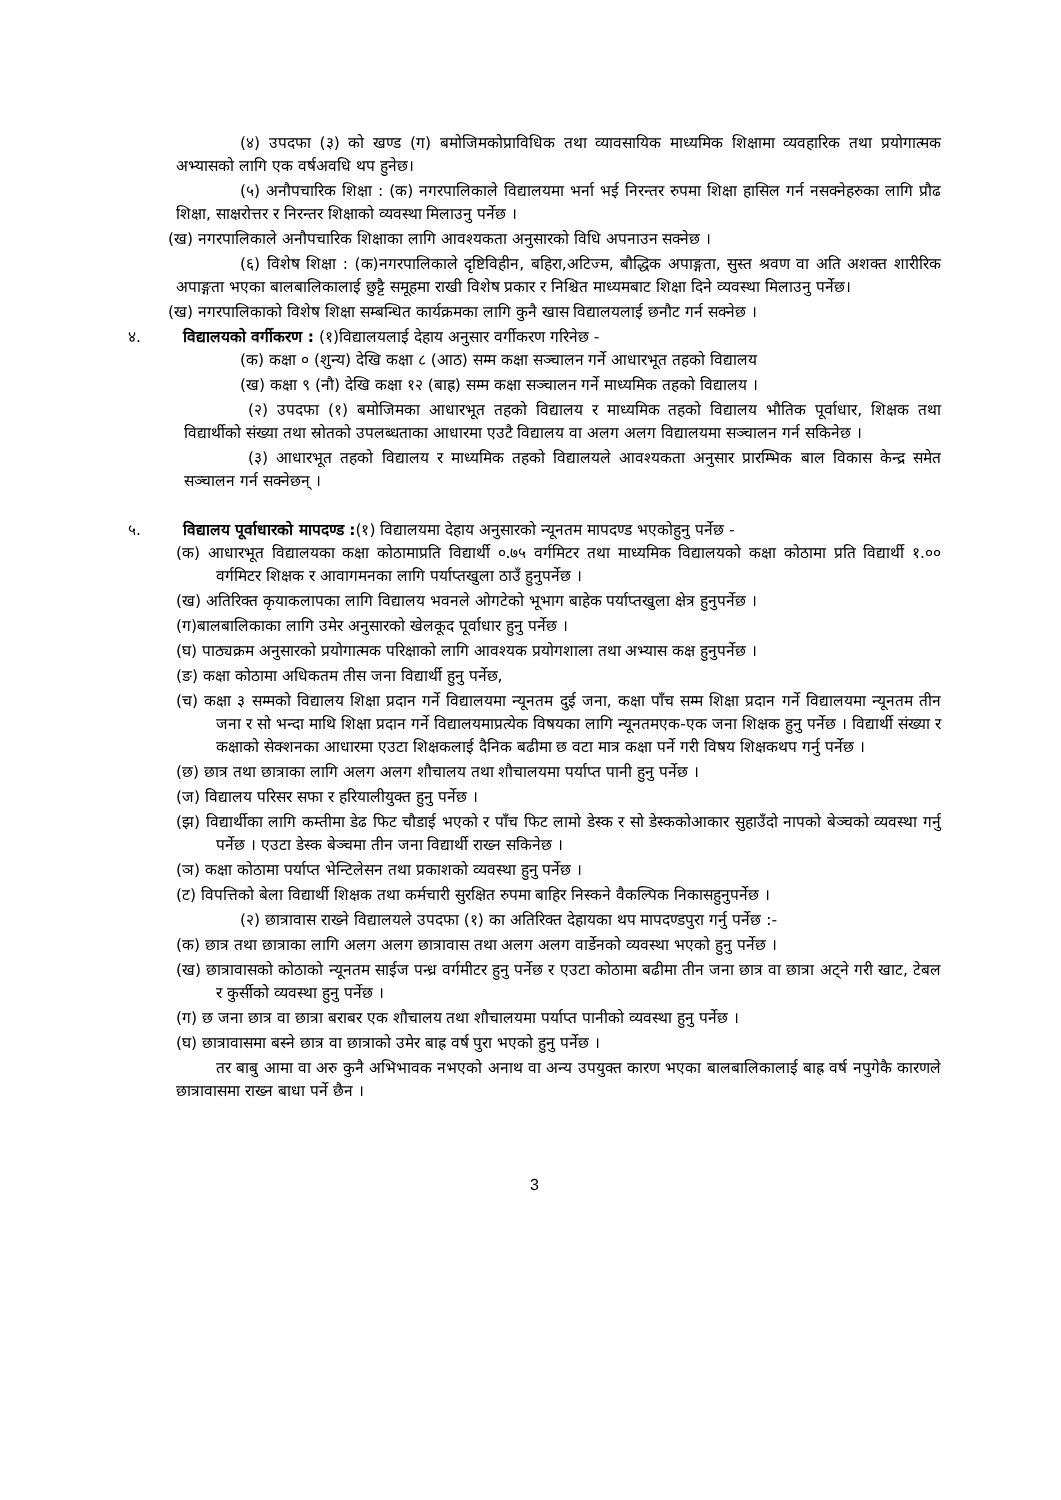(४) उपदफा (३) को खण्ड (ग) बमोजिमकोप्राविधिक तथा व्यावसायिक माध्यमिक शिक्षामा व्यवहारिक तथा प्रयोगात्मक अभ्यासको लागि एक वर्षअवधि थप हुनेछ।
(५) अनौपचारिक शिक्षा : (क) नगरपालिकाले विद्यालयमा भर्ना भई निरन्तर रुपमा शिक्षा हासिल गर्न नसक्नेहरुका लागि प्रौढ शिक्षा, साक्षरोत्तर र निरन्तर शिक्षाको व्यवस्था मिलाउनु पर्नेछ ।
(ख) नगरपालिकाले अनौपचारिक शिक्षाका लागि आवश्यकता अनुसारको विधि अपनाउन सक्नेछ ।
(६) विशेष शिक्षा : (क)नगरपालिकाले दृष्टिविहीन, बहिरा,अटिज्म, बौद्धिक अपाङ्गता, सुस्त श्रवण वा अति अशक्त शारीरिक अपाङ्गता भएका बालबालिकालाई छुट्टै समूहमा राखी विशेष प्रकार र निश्चित माध्यमबाट शिक्षा दिने व्यवस्था मिलाउनु पर्नेछ।
(ख) नगरपालिकाको विशेष शिक्षा सम्बन्धित कार्यक्रमका लागि कुनै खास विद्यालयलाई छनौट गर्न सक्नेछ ।
४. विद्यालयको वर्गीकरण : (१)विद्यालयलाई देहाय अनुसार वर्गीकरण गरिनेछ -
(क) कक्षा ० (शुन्य) देखि कक्षा ८ (आठ) सम्म कक्षा सञ्चालन गर्ने आधारभूत तहको विद्यालय
(ख) कक्षा ९ (नौ) देखि कक्षा १२ (बाह्र) सम्म कक्षा सञ्चालन गर्ने माध्यमिक तहको विद्यालय ।
(२) उपदफा (१) बमोजिमका आधारभूत तहको विद्यालय र माध्यमिक तहको विद्यालय भौतिक पूर्वाधार, शिक्षक तथा विद्यार्थीको संख्या तथा स्रोतको उपलब्धताका आधारमा एउटै विद्यालय वा अलग अलग विद्यालयमा सञ्चालन गर्न सकिनेछ ।
(३) आधारभूत तहको विद्यालय र माध्यमिक तहको विद्यालयले आवश्यकता अनुसार प्रारम्भिक बाल विकास केन्द्र समेत सञ्चालन गर्न सक्नेछन् ।
५. विद्यालय पूर्वाधारको मापदण्ड :(१) विद्यालयमा देहाय अनुसारको न्यूनतम मापदण्ड भएकोहुनु पर्नेछ -
(क) आधारभूत विद्यालयका कक्षा कोठामाप्रति विद्यार्थी ०.७५ वर्गमिटर तथा माध्यमिक विद्यालयको कक्षा कोठामा प्रति विद्यार्थी १.०० वर्गमिटर शिक्षक र आवागमनका लागि पर्याप्तखुला ठाउँ हुनुपर्नेछ ।
(ख) अतिरिक्त कृयाकलापका लागि विद्यालय भवनले ओगटेको भूभाग बाहेक पर्याप्तखुला क्षेत्र हुनुपर्नेछ ।
(ग)बालबालिकाका लागि उमेर अनुसारको खेलकूद पूर्वाधार हुनु पर्नेछ ।
(घ) पाठ्यक्रम अनुसारको प्रयोगात्मक परिक्षाको लागि आवश्यक प्रयोगशाला तथा अभ्यास कक्ष हुनुपर्नेछ ।
(ङ) कक्षा कोठामा अधिकतम तीस जना विद्यार्थी हुनु पर्नेछ,
(च) कक्षा ३ सम्मको विद्यालय शिक्षा प्रदान गर्ने विद्यालयमा न्यूनतम दुई जना, कक्षा पाँच सम्म शिक्षा प्रदान गर्ने विद्यालयमा न्यूनतम तीन जना र सो भन्दा माथि शिक्षा प्रदान गर्ने विद्यालयमाप्रत्येक विषयका लागि न्यूनतमएक-एक जना शिक्षक हुनु पर्नेछ । विद्यार्थी संख्या र कक्षाको सेक्शनका आधारमा एउटा शिक्षकलाई दैनिक बढीमा छ वटा मात्र कक्षा पर्ने गरी विषय शिक्षकथप गर्नु पर्नेछ ।
(छ) छात्र तथा छात्राका लागि अलग अलग शौचालय तथा शौचालयमा पर्याप्त पानी हुनु पर्नेछ ।
(ज) विद्यालय परिसर सफा र हरियालीयुक्त हुनु पर्नेछ ।
(झ) विद्यार्थीका लागि कम्तीमा डेढ फिट चौडाई भएको र पाँच फिट लामो डेस्क र सो डेस्ककोआकार सुहाउँदो नापको बेञ्चको व्यवस्था गर्नु पर्नेछ । एउटा डेस्क बेञ्चमा तीन जना विद्यार्थी राख्न सकिनेछ ।
(ञ) कक्षा कोठामा पर्याप्त भेन्टिलेसन तथा प्रकाशको व्यवस्था हुनु पर्नेछ ।
(ट) विपत्तिको बेला विद्यार्थी शिक्षक तथा कर्मचारी सुरक्षित रुपमा बाहिर निस्कने वैकल्पिक निकासहुनुपर्नेछ ।
(२) छात्रावास राख्ने विद्यालयले उपदफा (१) का अतिरिक्त देहायका थप मापदण्डपुरा गर्नु पर्नेछ :-
(क) छात्र तथा छात्राका लागि अलग अलग छात्रावास तथा अलग अलग वार्डेनको व्यवस्था भएको हुनु पर्नेछ ।
(ख) छात्रावासको कोठाको न्यूनतम साईज पन्ध्र वर्गमीटर हुनु पर्नेछ र एउटा कोठामा बढीमा तीन जना छात्र वा छात्रा अट्ने गरी खाट, टेबल र कुर्सीको व्यवस्था हुनु पर्नेछ ।
(ग) छ जना छात्र वा छात्रा बराबर एक शौचालय तथा शौचालयमा पर्याप्त पानीको व्यवस्था हुनु पर्नेछ ।
(घ) छात्रावासमा बस्ने छात्र वा छात्राको उमेर बाह्र वर्ष पुरा भएको हुनु पर्नेछ ।
तर बाबु आमा वा अरु कुनै अभिभावक नभएको अनाथ वा अन्य उपयुक्त कारण भएका बालबालिकालाई बाह्र वर्ष नपुगेकै कारणले छात्रावासमा राख्न बाधा पर्ने छैन ।
3